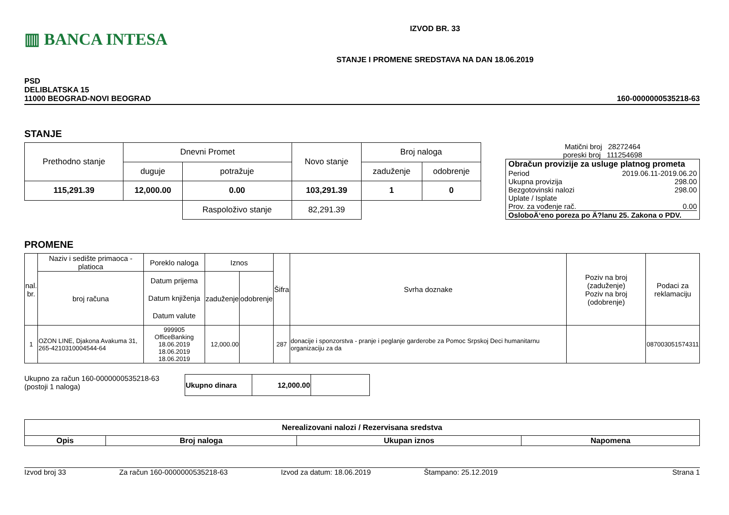▥ BANCA INTESA
IZVOD BR. 33
STANJE I PROMENE SREDSTAVA NA DAN 18.06.2019
PSD
DELIBLATSKA 15
11000 BEOGRAD-NOVI BEOGRAD
160-0000000535218-63
STANJE
| Prethodno stanje | Dnevni Promet | | Novo stanje | Broj naloga | |
| | duguje | potražuje | | zaduženje | odobrenje |
| 115,291.39 | 12,000.00 | 0.00 | 103,291.39 | 1 | 0 |
| | | Raspoloživo stanje | 82,291.39 | | |
Matični broj 28272464
poreski broj 111254698
Obračun provizije za usluge platnog prometa
Period 2019.06.11-2019.06.20
Ukupna provizija 298.00
Bezgotovinski nalozi 298.00
Uplate / Isplate
Prov. za vođenje rač. 0.00
OsloboÄ‘eno poreza po Ä?lanu 25. Zakona o PDV.
PROMENE
| nal. br. | Naziv i sedište primaoca - platioca | Poreklo naloga | Iznos | | Šifra | Svrha doznake | Poziv na broj (zaduženje) Poziv na broj (odobrenje) | Podaci za reklamaciju |
| | broj računa | Datum prijema Datum knjiženja Datum valute | zaduženje | odobrenje | | | | |
| 1 | OZON LINE, Djakona Avakuma 31, 265-4210310004544-64 | 999905 OfficeBanking 18.06.2019 18.06.2019 18.06.2019 | 12,000.00 | | 287 | donacije i sponzorstva - pranje i peglanje garderobe za Pomoc Srpskoj Deci humanitarnu organizaciju za da | | 087003051574311 |
Ukupno za račun 160-0000000535218-63
(postoji 1 naloga)
| Ukupno dinara | 12,000.00 | |
| Nerealizovani nalozi / Rezervisana sredstva | | | |
| Opis | Broj naloga | Ukupan iznos | Napomena |
Izvod broj 33 Za račun 160-0000000535218-63 Izvod za datum: 18.06.2019 Štampano: 25.12.2019 Strana 1